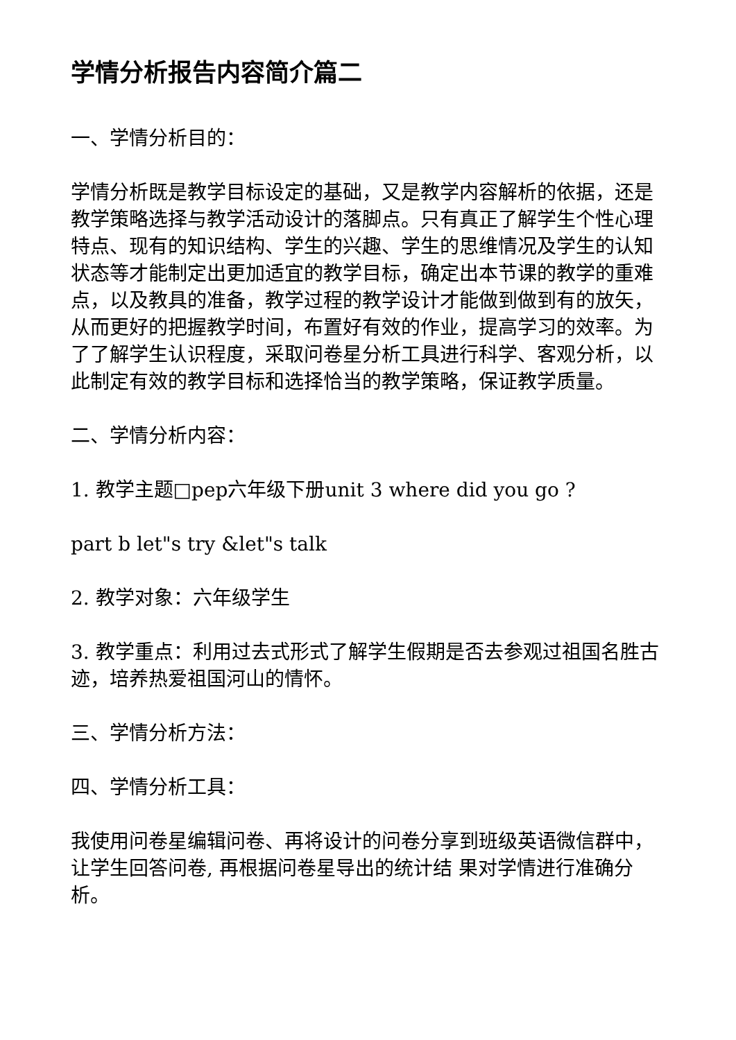学情分析报告内容简介篇二
一、学情分析目的：
学情分析既是教学目标设定的基础，又是教学内容解析的依据，还是教学策略选择与教学活动设计的落脚点。只有真正了解学生个性心理特点、现有的知识结构、学生的兴趣、学生的思维情况及学生的认知状态等才能制定出更加适宜的教学目标，确定出本节课的教学的重难点，以及教具的准备，教学过程的教学设计才能做到做到有的放矢，从而更好的把握教学时间，布置好有效的作业，提高学习的效率。为了了解学生认识程度，采取问卷星分析工具进行科学、客观分析，以此制定有效的教学目标和选择恰当的教学策略，保证教学质量。
二、学情分析内容：
1. 教学主题□pep六年级下册unit 3 where did you go ?
part b let"s try &let"s talk
2. 教学对象：六年级学生
3. 教学重点：利用过去式形式了解学生假期是否去参观过祖国名胜古迹，培养热爱祖国河山的情怀。
三、学情分析方法：
四、学情分析工具：
我使用问卷星编辑问卷、再将设计的问卷分享到班级英语微信群中，让学生回答问卷, 再根据问卷星导出的统计结 果对学情进行准确分析。